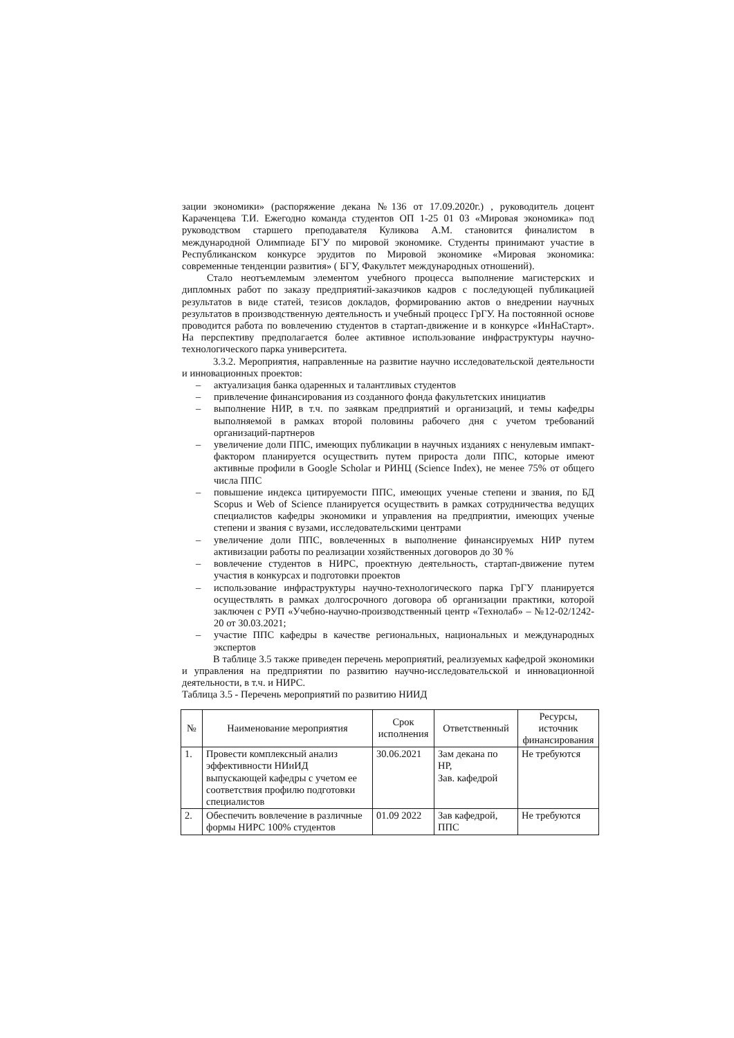зации экономики» (распоряжение декана №136 от 17.09.2020г.) , руководитель доцент Караченцева Т.И. Ежегодно команда студентов ОП 1-25 01 03 «Мировая экономика» под руководством старшего преподавателя Куликова А.М. становится финалистом в международной Олимпиаде БГУ по мировой экономике. Студенты принимают участие в Республиканском конкурсе эрудитов по Мировой экономике «Мировая экономика: современные тенденции развития» ( БГУ, Факультет международных отношений).
Стало неотъемлемым элементом учебного процесса выполнение магистерских и дипломных работ по заказу предприятий-заказчиков кадров с последующей публикацией результатов в виде статей, тезисов докладов, формированию актов о внедрении научных результатов в производственную деятельность и учебный процесс ГрГУ. На постоянной основе проводится работа по вовлечению студентов в стартап-движение и в конкурсе «ИнНаСтарт». На перспективу предполагается более активное использование инфраструктуры научно-технологического парка университета.
3.3.2. Мероприятия, направленные на развитие научно исследовательской деятельности и инновационных проектов:
– актуализация банка одаренных и талантливых студентов
– привлечение финансирования из созданного фонда факультетских инициатив
– выполнение НИР, в т.ч. по заявкам предприятий и организаций, и темы кафедры выполняемой в рамках второй половины рабочего дня с учетом требований организаций-партнеров
– увеличение доли ППС, имеющих публикации в научных изданиях с ненулевым импакт-фактором планируется осуществить путем прироста доли ППС, которые имеют активные профили в Google Scholar и РИНЦ (Science Index), не менее 75% от общего числа ППС
– повышение индекса цитируемости ППС, имеющих ученые степени и звания, по БД Scopus и Web of Science планируется осуществить в рамках сотрудничества ведущих специалистов кафедры экономики и управления на предприятии, имеющих ученые степени и звания с вузами, исследовательскими центрами
– увеличение доли ППС, вовлеченных в выполнение финансируемых НИР путем активизации работы по реализации хозяйственных договоров до 30 %
– вовлечение студентов в НИРС, проектную деятельность, стартап-движение путем участия в конкурсах и подготовки проектов
– использование инфраструктуры научно-технологического парка ГрГУ планируется осуществлять в рамках долгосрочного договора об организации практики, которой заключен с РУП «Учебно-научно-производственный центр «Технолаб» – №12-02/1242-20 от 30.03.2021;
– участие ППС кафедры в качестве региональных, национальных и международных экспертов
В таблице 3.5 также приведен перечень мероприятий, реализуемых кафедрой экономики и управления на предприятии по развитию научно-исследовательской и инновационной деятельности, в т.ч. и НИРС.
Таблица 3.5 - Перечень мероприятий по развитию НИИД
| № | Наименование мероприятия | Срок исполнения | Ответственный | Ресурсы, источник финансирования |
| --- | --- | --- | --- | --- |
| 1. | Провести комплексный анализ эффективности НИиИД выпускающей кафедры с учетом ее соответствия профилю подготовки специалистов | 30.06.2021 | Зам декана по НР, Зав. кафедрой | Не требуются |
| 2. | Обеспечить вовлечение в различные формы НИРС 100% студентов | 01.09 2022 | Зав кафедрой, ППС | Не требуются |